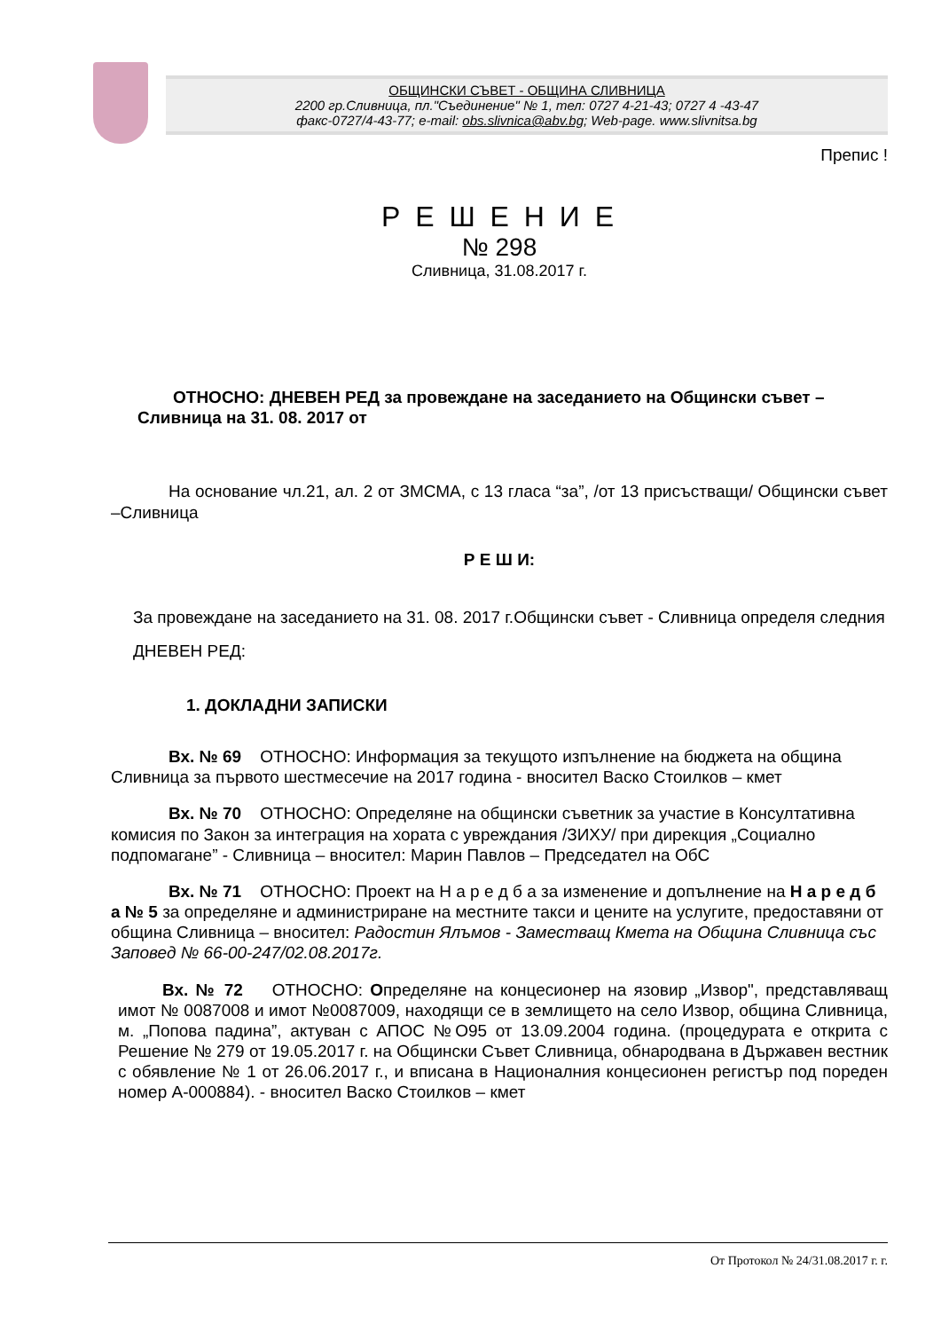ОБЩИНСКИ СЪВЕТ - ОБЩИНА СЛИВНИЦА
2200 гр.Сливница, пл."Съединение" № 1, тел: 0727 4-21-43; 0727 4 -43-47
факс-0727/4-43-77; e-mail: obs.slivnica@abv.bg; Web-page. www.slivnitsa.bg
Препис !
Р Е Ш Е Н И Е
№ 298
Сливница, 31.08.2017 г.
ОТНОСНО: ДНЕВЕН РЕД за провеждане на заседанието на Общински съвет – Сливница на 31. 08. 2017 от
На основание чл.21, ал. 2 от ЗМСМА, с 13 гласа “за”, /от 13 присъстващи/ Общински съвет –Сливница
Р Е Ш И:
За провеждане на заседанието на 31. 08. 2017 г.Общински съвет - Сливница определя следния ДНЕВЕН РЕД:
1. ДОКЛАДНИ ЗАПИСКИ
Вх. № 69 ОТНОСНО: Информация за текущото изпълнение на бюджета на община Сливница за първото шестмесечие на 2017 година - вносител Васко Стоилков – кмет
Вх. № 70 ОТНОСНО: Определяне на общински съветник за участие в Консултативна комисия по Закон за интеграция на хората с увреждания /ЗИХУ/ при дирекция „Социално подпомагане” - Сливница – вносител: Марин Павлов – Председател на ОбС
Вх. № 71 ОТНОСНО: Проект на Н а р е д б а за изменение и допълнение на Н а р е д б а № 5 за определяне и администриране на местните такси и цените на услугите, предоставяни от община Сливница – вносител: Радостин Ялъмов - Заместващ Кмета на Община Сливница със Заповед № 66-00-247/02.08.2017г.
Вх. № 72 ОТНОСНО: Определяне на концесионер на язовир „Извор", представляващ имот № 0087008 и имот №0087009, находящи се в землището на село Извор, община Сливница, м. „Попова падина”, актуван с АПОС №О95 от 13.09.2004 година. (процедурата е открита с Решение № 279 от 19.05.2017 г. на Общински Съвет Сливница, обнародвана в Държавен вестник с обявление № 1 от 26.06.2017 г., и вписана в Националния концесионен регистър под пореден номер А-000884). - вносител Васко Стоилков – кмет
От Протокол № 24/31.08.2017 г. г.